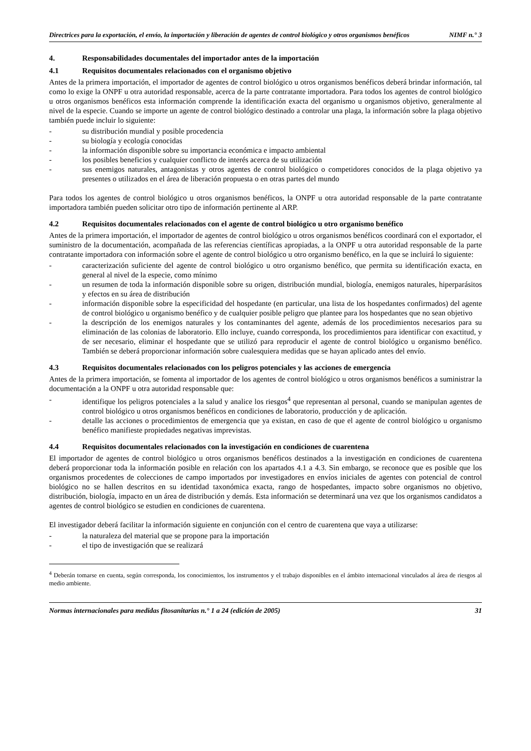Directrices para la exportación, el envío, la importación y liberación de agentes de control biológico y otros organismos benéficos NIMF n.° 3
4. Responsabilidades documentales del importador antes de la importación
4.1 Requisitos documentales relacionados con el organismo objetivo
Antes de la primera importación, el importador de agentes de control biológico u otros organismos benéficos deberá brindar información, tal como lo exige la ONPF u otra autoridad responsable, acerca de la parte contratante importadora. Para todos los agentes de control biológico u otros organismos benéficos esta información comprende la identificación exacta del organismo u organismos objetivo, generalmente al nivel de la especie. Cuando se importe un agente de control biológico destinado a controlar una plaga, la información sobre la plaga objetivo también puede incluir lo siguiente:
- su distribución mundial y posible procedencia
- su biología y ecología conocidas
- la información disponible sobre su importancia económica e impacto ambiental
- los posibles beneficios y cualquier conflicto de interés acerca de su utilización
- sus enemigos naturales, antagonistas y otros agentes de control biológico o competidores conocidos de la plaga objetivo ya presentes o utilizados en el área de liberación propuesta o en otras partes del mundo
Para todos los agentes de control biológico u otros organismos benéficos, la ONPF u otra autoridad responsable de la parte contratante importadora también pueden solicitar otro tipo de información pertinente al ARP.
4.2 Requisitos documentales relacionados con el agente de control biológico u otro organismo benéfico
Antes de la primera importación, el importador de agentes de control biológico u otros organismos benéficos coordinará con el exportador, el suministro de la documentación, acompañada de las referencias científicas apropiadas, a la ONPF u otra autoridad responsable de la parte contratante importadora con información sobre el agente de control biológico u otro organismo benéfico, en la que se incluirá lo siguiente:
- caracterización suficiente del agente de control biológico u otro organismo benéfico, que permita su identificación exacta, en general al nivel de la especie, como mínimo
- un resumen de toda la información disponible sobre su origen, distribución mundial, biología, enemigos naturales, hiperparásitos y efectos en su área de distribución
- información disponible sobre la especificidad del hospedante (en particular, una lista de los hospedantes confirmados) del agente de control biológico u organismo benéfico y de cualquier posible peligro que plantee para los hospedantes que no sean objetivo
- la descripción de los enemigos naturales y los contaminantes del agente, además de los procedimientos necesarios para su eliminación de las colonias de laboratorio. Ello incluye, cuando corresponda, los procedimientos para identificar con exactitud, y de ser necesario, eliminar el hospedante que se utilizó para reproducir el agente de control biológico u organismo benéfico. También se deberá proporcionar información sobre cualesquiera medidas que se hayan aplicado antes del envío.
4.3 Requisitos documentales relacionados con los peligros potenciales y las acciones de emergencia
Antes de la primera importación, se fomenta al importador de los agentes de control biológico u otros organismos benéficos a suministrar la documentación a la ONPF u otra autoridad responsable que:
- identifique los peligros potenciales a la salud y analice los riesgos<sup>4</sup> que representan al personal, cuando se manipulan agentes de control biológico u otros organismos benéficos en condiciones de laboratorio, producción y de aplicación.
- detalle las acciones o procedimientos de emergencia que ya existan, en caso de que el agente de control biológico u organismo benéfico manifieste propiedades negativas imprevistas.
4.4 Requisitos documentales relacionados con la investigación en condiciones de cuarentena
El importador de agentes de control biológico u otros organismos benéficos destinados a la investigación en condiciones de cuarentena deberá proporcionar toda la información posible en relación con los apartados 4.1 a 4.3. Sin embargo, se reconoce que es posible que los organismos procedentes de colecciones de campo importados por investigadores en envíos iniciales de agentes con potencial de control biológico no se hallen descritos en su identidad taxonómica exacta, rango de hospedantes, impacto sobre organismos no objetivo, distribución, biología, impacto en un área de distribución y demás. Esta información se determinará una vez que los organismos candidatos a agentes de control biológico se estudien en condiciones de cuarentena.
El investigador deberá facilitar la información siguiente en conjunción con el centro de cuarentena que vaya a utilizarse:
- la naturaleza del material que se propone para la importación
- el tipo de investigación que se realizará
<sup>4</sup> Deberán tomarse en cuenta, según corresponda, los conocimientos, los instrumentos y el trabajo disponibles en el ámbito internacional vinculados al área de riesgos al medio ambiente.
Normas internacionales para medidas fitosanitarias n.° 1 a 24 (edición de 2005) 31